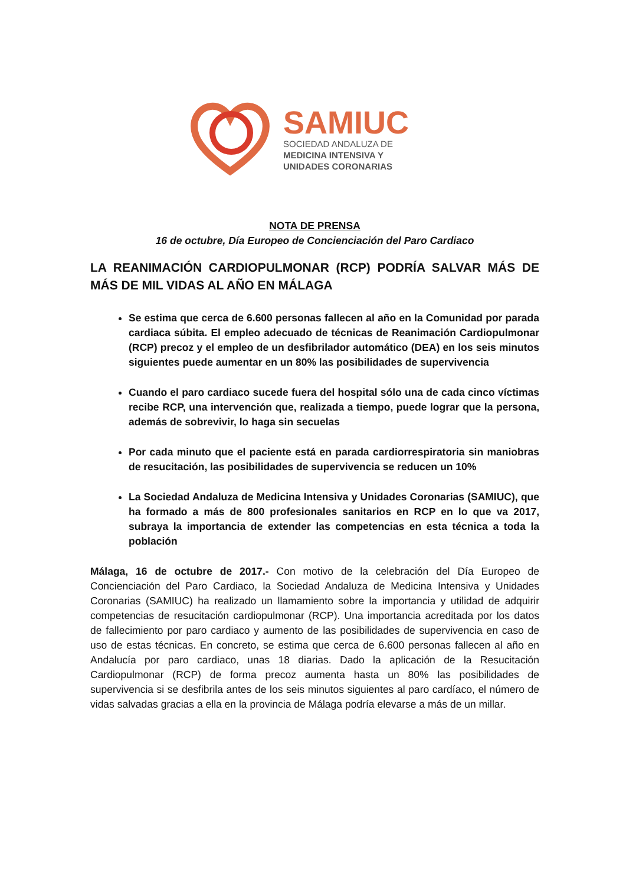SAMIUC
SOCIEDAD ANDALUZA DE
MEDICINA INTENSIVA Y
UNIDADES CORONARIAS
NOTA DE PRENSA
16 de octubre, Día Europeo de Concienciación del Paro Cardiaco
LA REANIMACIÓN CARDIOPULMONAR (RCP) PODRÍA SALVAR MÁS DE MÁS DE MIL VIDAS AL AÑO EN MÁLAGA
Se estima que cerca de 6.600 personas fallecen al año en la Comunidad por parada cardiaca súbita. El empleo adecuado de técnicas de Reanimación Cardiopulmonar (RCP) precoz y el empleo de un desfibrilador automático (DEA) en los seis minutos siguientes puede aumentar en un 80% las posibilidades de supervivencia
Cuando el paro cardiaco sucede fuera del hospital sólo una de cada cinco víctimas recibe RCP, una intervención que, realizada a tiempo, puede lograr que la persona, además de sobrevivir, lo haga sin secuelas
Por cada minuto que el paciente está en parada cardiorrespiratoria sin maniobras de resucitación, las posibilidades de supervivencia se reducen un 10%
La Sociedad Andaluza de Medicina Intensiva y Unidades Coronarias (SAMIUC), que ha formado a más de 800 profesionales sanitarios en RCP en lo que va 2017, subraya la importancia de extender las competencias en esta técnica a toda la población
Málaga, 16 de octubre de 2017.- Con motivo de la celebración del Día Europeo de Concienciación del Paro Cardiaco, la Sociedad Andaluza de Medicina Intensiva y Unidades Coronarias (SAMIUC) ha realizado un llamamiento sobre la importancia y utilidad de adquirir competencias de resucitación cardiopulmonar (RCP). Una importancia acreditada por los datos de fallecimiento por paro cardiaco y aumento de las posibilidades de supervivencia en caso de uso de estas técnicas. En concreto, se estima que cerca de 6.600 personas fallecen al año en Andalucía por paro cardiaco, unas 18 diarias. Dado la aplicación de la Resucitación Cardiopulmonar (RCP) de forma precoz aumenta hasta un 80% las posibilidades de supervivencia si se desfibrila antes de los seis minutos siguientes al paro cardíaco, el número de vidas salvadas gracias a ella en la provincia de Málaga podría elevarse a más de un millar.